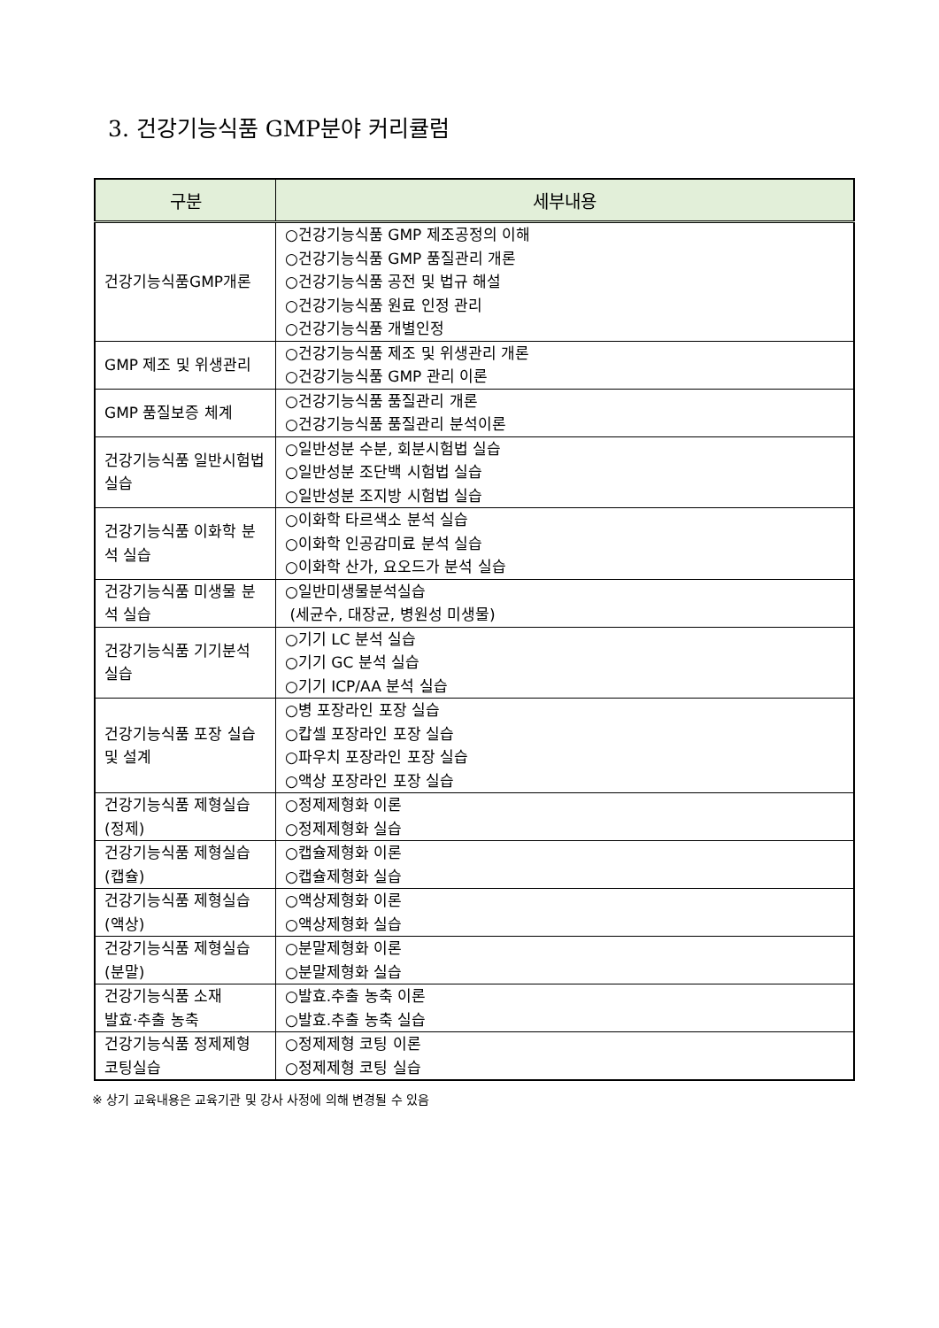3. 건강기능식품 GMP분야 커리큘럼
| 구분 | 세부내용 |
| --- | --- |
| 건강기능식품GMP개론 | ○건강기능식품 GMP 제조공정의 이해 ○건강기능식품 GMP 품질관리 개론 ○건강기능식품 공전 및 법규 해설 ○건강기능식품 원료 인정 관리 ○건강기능식품 개별인정 |
| GMP 제조 및 위생관리 | ○건강기능식품 제조 및 위생관리 개론 ○건강기능식품 GMP 관리 이론 |
| GMP 품질보증 체계 | ○건강기능식품 품질관리 개론 ○건강기능식품 품질관리 분석이론 |
| 건강기능식품 일반시험법 실습 | ○일반성분 수분, 회분시험법 실습 ○일반성분 조단백 시험법 실습 ○일반성분 조지방 시험법 실습 |
| 건강기능식품 이화학 분석 실습 | ○이화학 타르색소 분석 실습 ○이화학 인공감미료 분석 실습 ○이화학 산가, 요오드가 분석 실습 |
| 건강기능식품 미생물 분석 실습 | ○일반미생물분석실습 (세균수, 대장균, 병원성 미생물) |
| 건강기능식품 기기분석 실습 | ○기기 LC 분석 실습 ○기기 GC 분석 실습 ○기기 ICP/AA 분석 실습 |
| 건강기능식품 포장 실습 및 설계 | ○병 포장라인 포장 실습 ○캅셀 포장라인 포장 실습 ○파우치 포장라인 포장 실습 ○액상 포장라인 포장 실습 |
| 건강기능식품 제형실습(정제) | ○정제제형화 이론 ○정제제형화 실습 |
| 건강기능식품 제형실습(캡슐) | ○캡슐제형화 이론 ○캡슐제형화 실습 |
| 건강기능식품 제형실습(액상) | ○액상제형화 이론 ○액상제형화 실습 |
| 건강기능식품 제형실습(분말) | ○분말제형화 이론 ○분말제형화 실습 |
| 건강기능식품 소재 발효·추출 농축 | ○발효.추출 농축 이론 ○발효.추출 농축 실습 |
| 건강기능식품 정제제형 코팅실습 | ○정제제형 코팅 이론 ○정제제형 코팅 실습 |
※ 상기 교육내용은 교육기관 및 강사 사정에 의해 변경될 수 있음